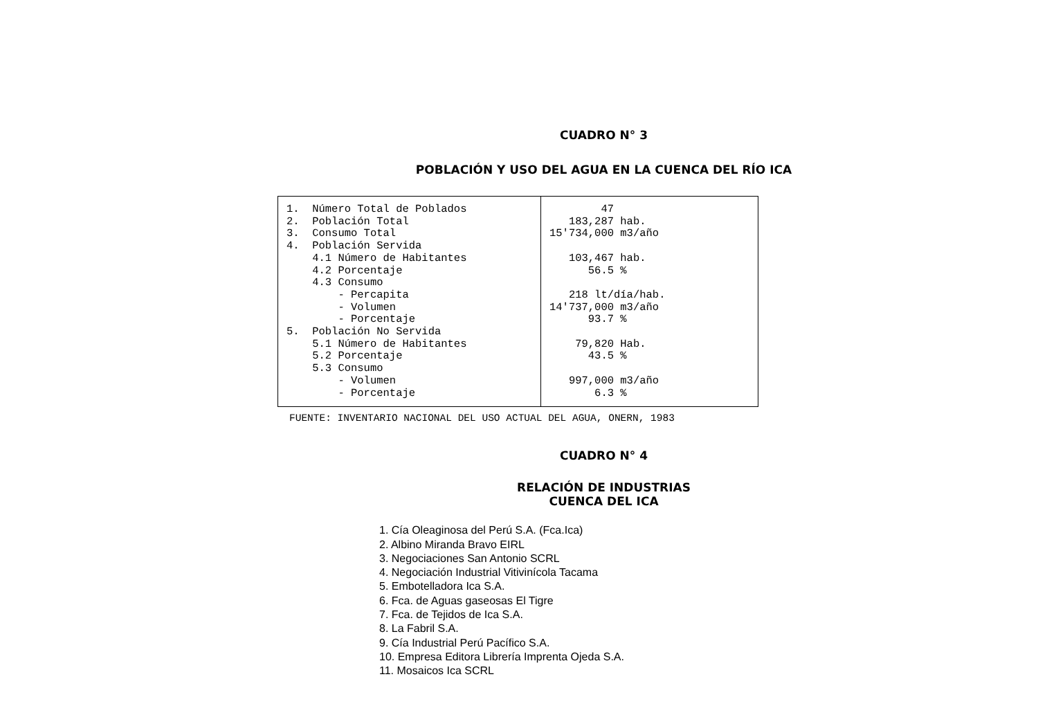CUADRO N° 3
POBLACIÓN Y USO DEL AGUA EN LA CUENCA DEL RÍO ICA
| 1. Número Total de Poblados 2. Población Total 3. Consumo Total 4. Población Servida 4.1 Número de Habitantes 4.2 Porcentaje 4.3 Consumo - Percapita - Volumen - Porcentaje 5. Población No Servida 5.1 Número de Habitantes 5.2 Porcentaje 5.3 Consumo - Volumen - Porcentaje | 47 183,287 hab. 15'734,000 m3/año 103,467 hab. 56.5 % 218 lt/día/hab. 14'737,000 m3/año 93.7 % 79,820 Hab. 43.5 % 997,000 m3/año 6.3 % |
FUENTE: INVENTARIO NACIONAL DEL USO ACTUAL DEL AGUA, ONERN, 1983
CUADRO N° 4
RELACIÓN DE INDUSTRIAS
CUENCA DEL ICA
1. Cía Oleaginosa del Perú S.A. (Fca.Ica)
2. Albino Miranda Bravo EIRL
3. Negociaciones San Antonio SCRL
4. Negociación Industrial Vitivinícola Tacama
5. Embotelladora Ica S.A.
6. Fca. de Aguas gaseosas El Tigre
7. Fca. de Tejidos de Ica S.A.
8. La Fabril S.A.
9. Cía Industrial Perú Pacífico S.A.
10. Empresa Editora Librería Imprenta Ojeda S.A.
11. Mosaicos Ica SCRL